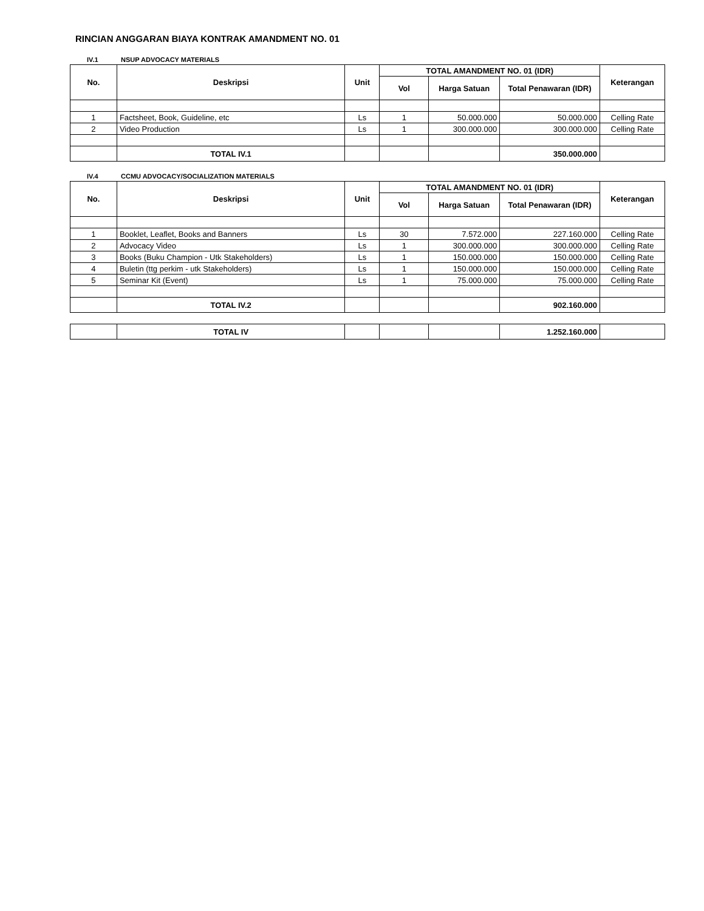RINCIAN ANGGARAN BIAYA KONTRAK AMANDMENT NO. 01
IV.1 NSUP ADVOCACY MATERIALS
| No. | Deskripsi | Unit | TOTAL AMANDMENT NO. 01 (IDR) | | | Keterangan |
| --- | --- | --- | --- | --- | --- | --- |
| | | | Vol | Harga Satuan | Total Penawaran (IDR) | |
| 1 | Factsheet, Book, Guideline, etc | Ls | 1 | 50.000.000 | 50.000.000 | Celling Rate |
| 2 | Video Production | Ls | 1 | 300.000.000 | 300.000.000 | Celling Rate |
| | TOTAL IV.1 | | | | 350.000.000 | |
IV.4 CCMU ADVOCACY/SOCIALIZATION MATERIALS
| No. | Deskripsi | Unit | TOTAL AMANDMENT NO. 01 (IDR) | | | Keterangan |
| --- | --- | --- | --- | --- | --- | --- |
| | | | Vol | Harga Satuan | Total Penawaran (IDR) | |
| 1 | Booklet, Leaflet, Books and Banners | Ls | 30 | 7.572.000 | 227.160.000 | Celling Rate |
| 2 | Advocacy Video | Ls | 1 | 300.000.000 | 300.000.000 | Celling Rate |
| 3 | Books (Buku Champion - Utk Stakeholders) | Ls | 1 | 150.000.000 | 150.000.000 | Celling Rate |
| 4 | Buletin (ttg perkim - utk Stakeholders) | Ls | 1 | 150.000.000 | 150.000.000 | Celling Rate |
| 5 | Seminar Kit (Event) | Ls | 1 | 75.000.000 | 75.000.000 | Celling Rate |
| | TOTAL IV.2 | | | | 902.160.000 | |
| | TOTAL IV | | | | 1.252.160.000 | |